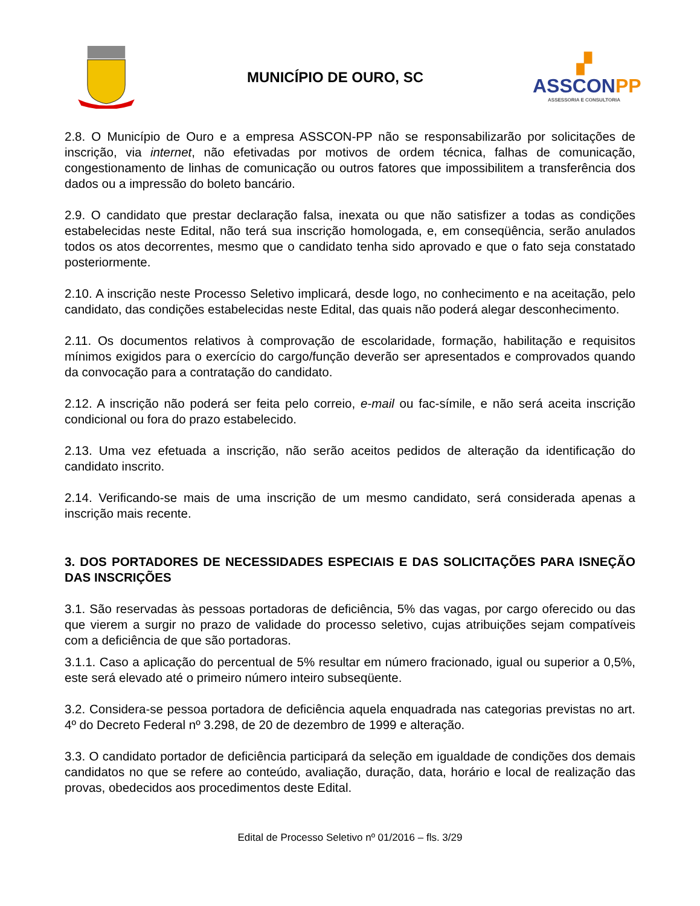MUNICÍPIO DE OURO, SC
▞
ASSCONPP
ASSESSORIA E CONSULTORIA
2.8. O Município de Ouro e a empresa ASSCON-PP não se responsabilizarão por solicitações de inscrição, via internet, não efetivadas por motivos de ordem técnica, falhas de comunicação, congestionamento de linhas de comunicação ou outros fatores que impossibilitem a transferência dos dados ou a impressão do boleto bancário.
2.9. O candidato que prestar declaração falsa, inexata ou que não satisfizer a todas as condições estabelecidas neste Edital, não terá sua inscrição homologada, e, em conseqüência, serão anulados todos os atos decorrentes, mesmo que o candidato tenha sido aprovado e que o fato seja constatado posteriormente.
2.10. A inscrição neste Processo Seletivo implicará, desde logo, no conhecimento e na aceitação, pelo candidato, das condições estabelecidas neste Edital, das quais não poderá alegar desconhecimento.
2.11. Os documentos relativos à comprovação de escolaridade, formação, habilitação e requisitos mínimos exigidos para o exercício do cargo/função deverão ser apresentados e comprovados quando da convocação para a contratação do candidato.
2.12. A inscrição não poderá ser feita pelo correio, e-mail ou fac-símile, e não será aceita inscrição condicional ou fora do prazo estabelecido.
2.13. Uma vez efetuada a inscrição, não serão aceitos pedidos de alteração da identificação do candidato inscrito.
2.14. Verificando-se mais de uma inscrição de um mesmo candidato, será considerada apenas a inscrição mais recente.
3. DOS PORTADORES DE NECESSIDADES ESPECIAIS E DAS SOLICITAÇÕES PARA ISNEÇÃO DAS INSCRIÇÕES
3.1. São reservadas às pessoas portadoras de deficiência, 5% das vagas, por cargo oferecido ou das que vierem a surgir no prazo de validade do processo seletivo, cujas atribuições sejam compatíveis com a deficiência de que são portadoras.
3.1.1. Caso a aplicação do percentual de 5% resultar em número fracionado, igual ou superior a 0,5%, este será elevado até o primeiro número inteiro subseqüente.
3.2. Considera-se pessoa portadora de deficiência aquela enquadrada nas categorias previstas no art. 4º do Decreto Federal nº 3.298, de 20 de dezembro de 1999 e alteração.
3.3. O candidato portador de deficiência participará da seleção em igualdade de condições dos demais candidatos no que se refere ao conteúdo, avaliação, duração, data, horário e local de realização das provas, obedecidos aos procedimentos deste Edital.
Edital de Processo Seletivo nº 01/2016 – fls. 3/29